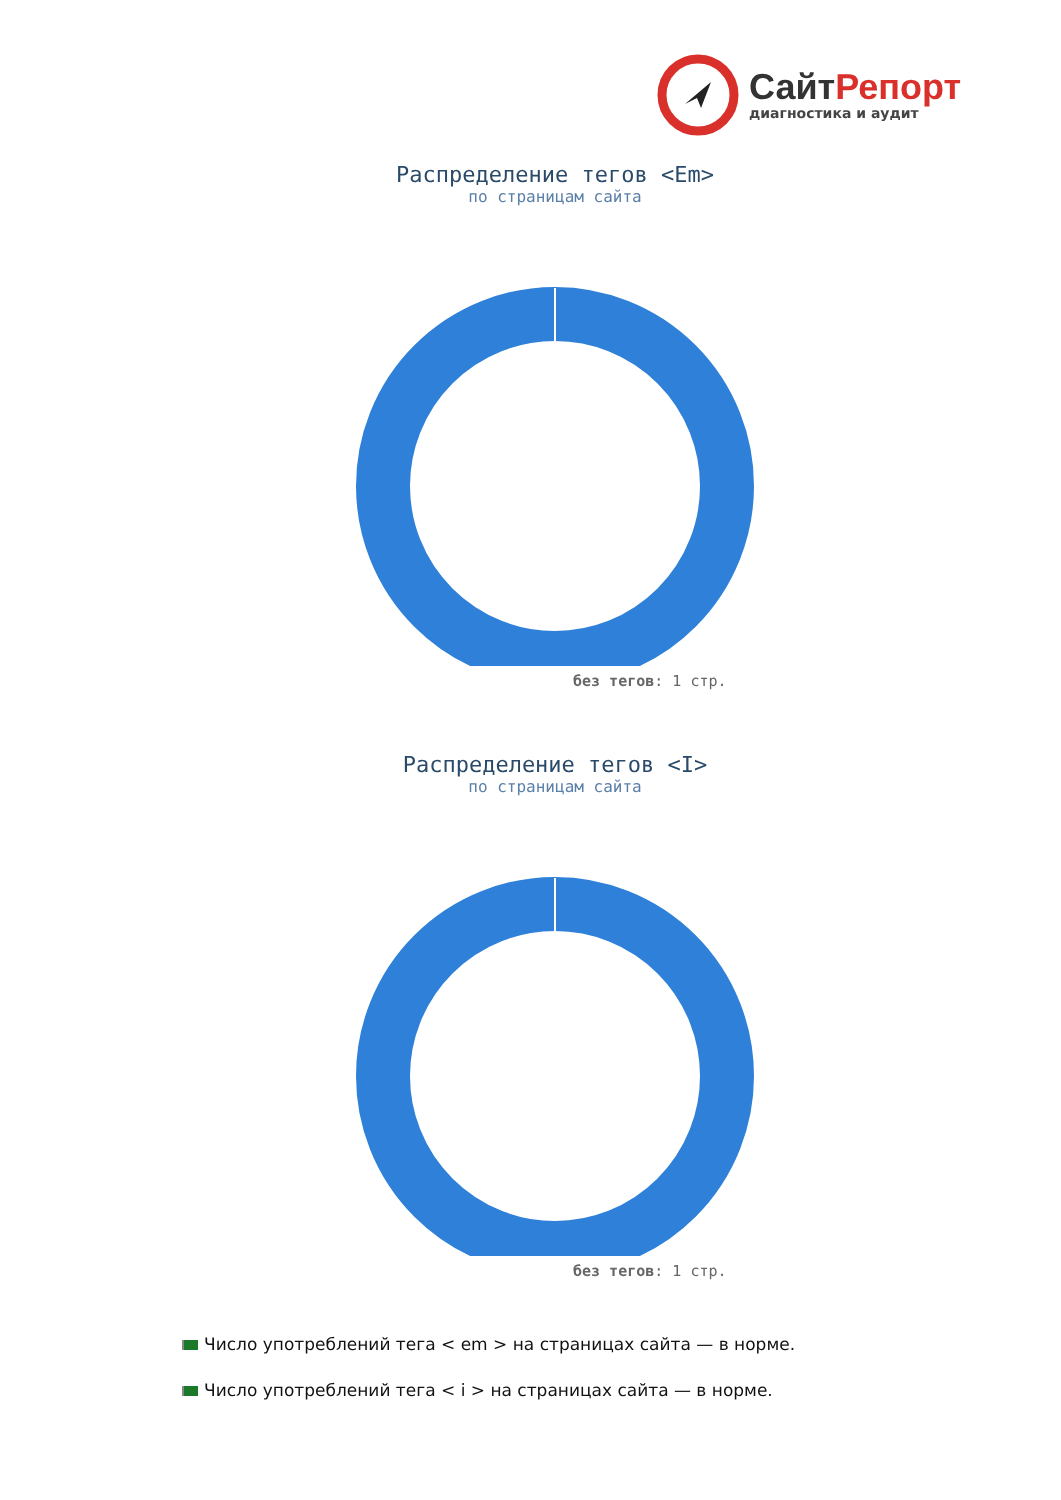СайтРепорт
диагностика и аудит
Распределение тегов <Em>
по страницам сайта
без тегов: 1 стр.
Распределение тегов <I>
по страницам сайта
без тегов: 1 стр.
Число употреблений тега < em > на страницах сайта — в норме.
Число употреблений тега < i > на страницах сайта — в норме.